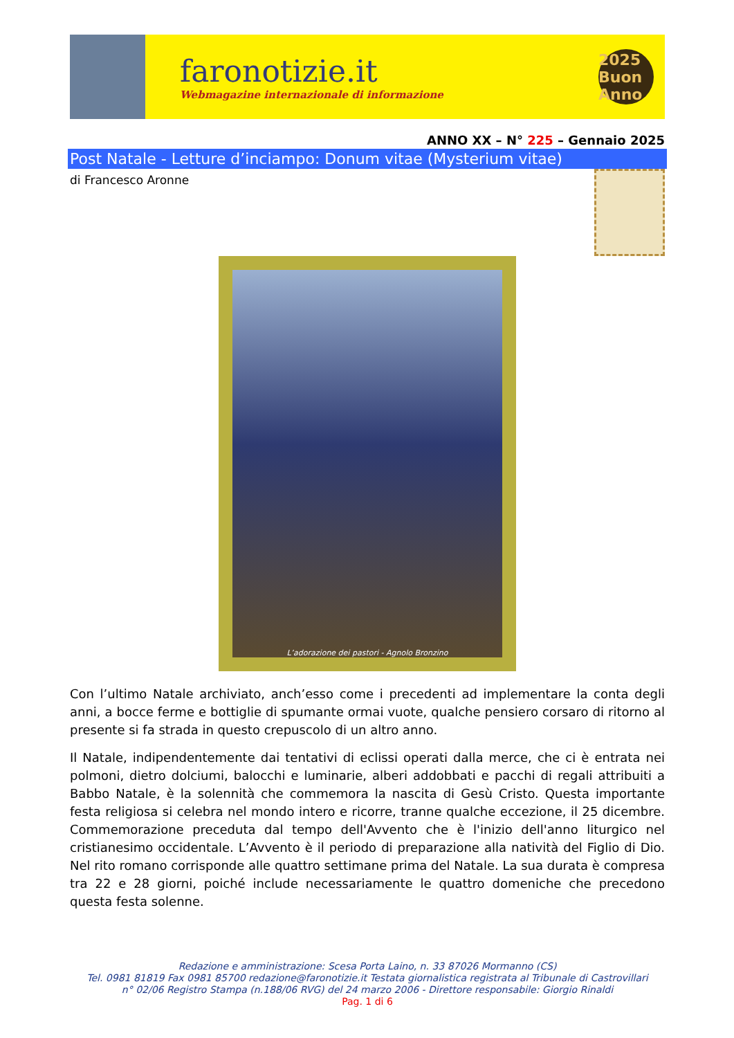faronotizie.it
Webmagazine internazionale di informazione
2025
Buon Anno
ANNO XX – N° 225 – Gennaio 2025
Post Natale - Letture d’inciampo: Donum vitae (Mysterium vitae)
di Francesco Aronne
L’adorazione dei pastori - Agnolo Bronzino
Con l’ultimo Natale archiviato, anch’esso come i precedenti ad implementare la conta degli anni, a bocce ferme e bottiglie di spumante ormai vuote, qualche pensiero corsaro di ritorno al presente si fa strada in questo crepuscolo di un altro anno.
Il Natale, indipendentemente dai tentativi di eclissi operati dalla merce, che ci è entrata nei polmoni, dietro dolciumi, balocchi e luminarie, alberi addobbati e pacchi di regali attribuiti a Babbo Natale, è la solennità che commemora la nascita di Gesù Cristo. Questa importante festa religiosa si celebra nel mondo intero e ricorre, tranne qualche eccezione, il 25 dicembre. Commemorazione preceduta dal tempo dell'Avvento che è l'inizio dell'anno liturgico nel cristianesimo occidentale. L’Avvento è il periodo di preparazione alla natività del Figlio di Dio. Nel rito romano corrisponde alle quattro settimane prima del Natale. La sua durata è compresa tra 22 e 28 giorni, poiché include necessariamente le quattro domeniche che precedono questa festa solenne.
Redazione e amministrazione: Scesa Porta Laino, n. 33 87026 Mormanno (CS)
Tel. 0981 81819 Fax 0981 85700 redazione@faronotizie.it Testata giornalistica registrata al Tribunale di Castrovillari
n° 02/06 Registro Stampa (n.188/06 RVG) del 24 marzo 2006 - Direttore responsabile: Giorgio Rinaldi
Pag. 1 di 6